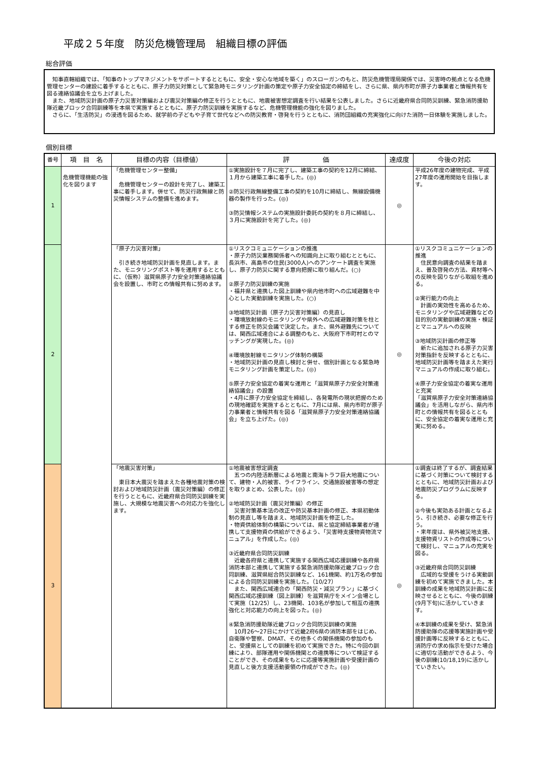平成２５年度　防災危機管理局　組織目標の評価
総合評価
　知事直轄組織では、「知事のトップマネジメントをサポートするとともに、安全・安心な地域を築く」のスローガンのもと、防災危機管理局関係では、災害時の拠点となる危機管理センターの建設に着手するとともに、原子力防災対策として緊急時モニタリング計画の策定や原子力安全協定の締結をし、さらに県、県内市町が原子力事業者と情報共有を図る連絡協議会を立ち上げました。
　また、地域防災計画の原子力災害対策編および震災対策編の修正を行うとともに、地震被害想定調査を行い結果を公表しました。さらに近畿府県合同防災訓練、緊急消防援助隊近畿ブロック合同訓練等を本県で実施するとともに、原子力防災訓練を実施するなど、危機管理機能の強化を図りました。
　さらに、「生活防災」の浸透を図るため、就学前の子どもや子育て世代などへの防災教育・啓発を行うとともに、消防団組織の充実強化に向けた消防一日体験を実施しました。
個別目標
| 番号 | 項 目 名 | 目標の内容（目標値） | 評 価 | 達成度 | 今後の対応 |
| --- | --- | --- | --- | --- | --- |
| 1 | 危機管理機能の強化を図ります | 「危機管理センター整備」 危機管理センターの設計を完了し、建築工事に着手します。併せて、防災行政無線と防災情報システムの整備を進めます。 | ①実施設計を７月に完了し、建築工事の契約を12月に締結、１月から建築工事に着手した。(◎) ②防災行政無線整備工事の契約を10月に締結し、無線設備機器の製作を行った。(◎) ③防災情報システムの実施設計委託の契約を８月に締結し、３月に実施設計を完了した。(◎) | ◎ | 平成26年度の建物完成、平成27年度の運用開始を目指します。 |
| 2 | | 「原子力災害対策」 引き続き地域防災計画を見直します。また、モニタリングポスト等を運用するとともに、（仮称）滋賀県原子力安全対策連絡協議会を設置し、市町との情報共有に努めます。 | ①リスクコミュニケーションの推進 ・原子力防災業務関係者への知識向上に取り組むとともに、長浜市、高島市の住民(3000人)へのアンケート調査を実施し、原子力防災に関する意向把握に取り組んだ。(○) ②原子力防災訓練の実施 ・福井県と連携した図上訓練や県内他市町への広域避難を中心とした実動訓練を実施した。(○) ③地域防災計画（原子力災害対策編）の見直し ・環境放射線のモニタリングや県外への広域避難対策を柱とする修正を防災会議で決定した。また、県外避難先については、関西広域連合による調整のもと、大阪府下市町村とのマッチングが実現した。(◎) ④環境放射線モニタリング体制の構築 ・地域防災計画の見直し検討と併せ、個別計画となる緊急時モニタリング計画を策定した。(◎) ⑤原子力安全協定の着実な運用と「滋賀県原子力安全対策連絡協議会」の設置 ・4月に原子力安全協定を締結し、各発電所の現状把握のための現地確認を実施するとともに、7月には県、県内市町が原子力事業者と情報共有を図る「滋賀県原子力安全対策連絡協議会」を立ち上げた。(◎) | ◎ | ①リスクコミュニケーションの推進 住民意向調査の結果を踏まえ、普及啓発の方法、資材等への反映を図りながら取組を進める。 ②実行能力の向上 計画の実効性を高めるため、モニタリングや広域避難などの目的別の実動訓練の実施・検証とマニュアルへの反映 ③地域防災計画の修正等 新たに追加される原子力災害対策指針を反映するとともに、地域防災計画等を踏まえた実行マニュアルの作成に取り組む。 ④原子力安全協定の着実な運用と充実 「滋賀県原子力安全対策連絡協議会」を活用しながら、県内市町との情報共有を図るとともに、安全協定の着実な運用と充実に努める。 |
| 3 | | 「地震災害対策」 東日本大震災を踏まえた各種地震対策の検討および地域防災計画（震災対策編）の修正を行うとともに、近畿府県合同防災訓練を実施し、大規模な地震災害への対応力を強化します。 | ①地震被害想定調査 五つの内陸活断層による地震と南海トラフ巨大地震について、建物・人的被害、ライフライン、交通施設被害等の想定を取りまとめ、公表した。(◎) ②地域防災計画（震災対策編）の修正 災害対策基本法の改正や防災基本計画の修正、本県初動体制の見直し等を踏まえ、地域防災計画を修正した。 ・物資供給体制の構築については、県と協定締結事業者が連携して支援物資の供給ができるよう、「災害時支援物資物流マニュアル」を作成した。(◎) ③近畿府県合同防災訓練 近畿各府県と連携して実施する関西広域応援訓練や各府県消防本部と連携して実施する緊急消防援助隊近畿ブロック合同訓練、滋賀県総合防災訓練など、161機関、約1万名の参加による合同防災訓練を実施した。（10/27） また、関西広域連合の「関西防災・減災プラン」に基づく関西広域応援訓練（図上訓練）を滋賀県庁をメイン会場として実施（12/25）し、23機関、103名が参加して相互の連携強化と対応能力の向上を図った。(◎) ④緊急消防援助隊近畿ブロック合同防災訓練の実施 10月26～27日にかけて近畿2府6県の消防本部をはじめ、自衛隊や警察、DMAT、その他多くの関係機関の参加のもと、受援県としての訓練を初めて実施できた。特に今回の訓練により、部隊運用や関係機関との連携等について検証することができ、その成果をもとに応援等実施計画や受援計画の見直しと後方支援活動要領の作成ができた。(◎) | ◎ | ①調査は終了するが、調査結果に基づく対策について検討するとともに、地域防災計画および地震防災プログラムに反映する。 ②今後も実効ある計画となるよう、引き続き、必要な修正を行う。 ・来年度は、県外被災地支援、支援物資リストの作成等について検討し、マニュアルの充実を図る。 ③近畿府県合同防災訓練 広域的な受援をうける実動訓練を初めて実施できました。本訓練の成果を地域防災計画に反映させるとともに、今後の訓練(9月下旬)に活かしていきます。 ④本訓練の成果を受け、緊急消防援助隊の応援等実施計画や受援計画等に反映するとともに、消防庁の求め指示を受けた場合に適切な活動ができるよう、今後の訓練(10/18,19)に活かしていきたい。 |